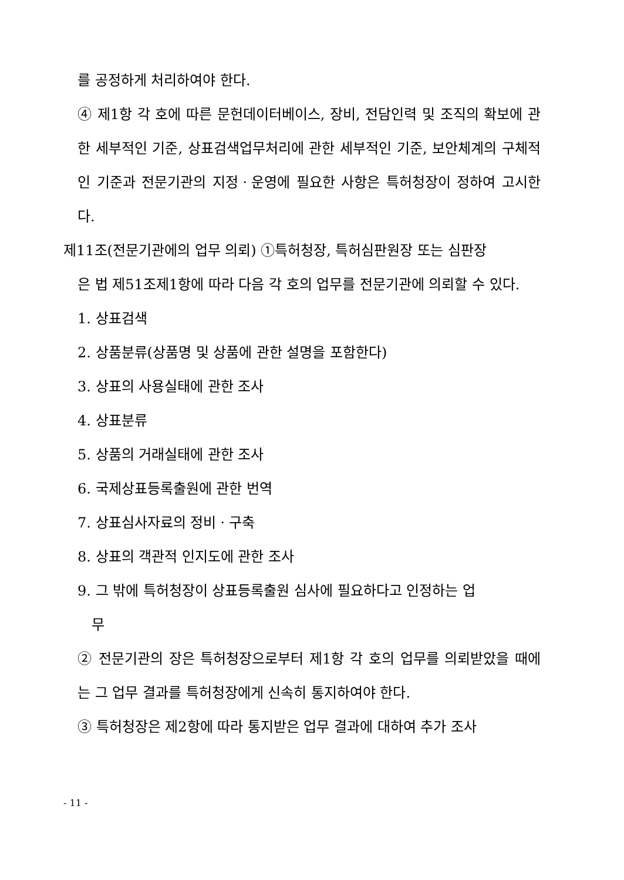를 공정하게 처리하여야 한다.
④ 제1항 각 호에 따른 문헌데이터베이스, 장비, 전담인력 및 조직의 확보에 관한 세부적인 기준, 상표검색업무처리에 관한 세부적인 기준, 보안체계의 구체적인 기준과 전문기관의 지정ㆍ운영에 필요한 사항은 특허청장이 정하여 고시한다.
제11조(전문기관에의 업무 의뢰) ①특허청장, 특허심판원장 또는 심판장
은 법 제51조제1항에 따라 다음 각 호의 업무를 전문기관에 의뢰할 수 있다.
1. 상표검색
2. 상품분류(상품명 및 상품에 관한 설명을 포함한다)
3. 상표의 사용실태에 관한 조사
4. 상표분류
5. 상품의 거래실태에 관한 조사
6. 국제상표등록출원에 관한 번역
7. 상표심사자료의 정비ㆍ구축
8. 상표의 객관적 인지도에 관한 조사
9. 그 밖에 특허청장이 상표등록출원 심사에 필요하다고 인정하는 업
무
② 전문기관의 장은 특허청장으로부터 제1항 각 호의 업무를 의뢰받았을 때에는 그 업무 결과를 특허청장에게 신속히 통지하여야 한다.
③ 특허청장은 제2항에 따라 통지받은 업무 결과에 대하여 추가 조사
- 11 -